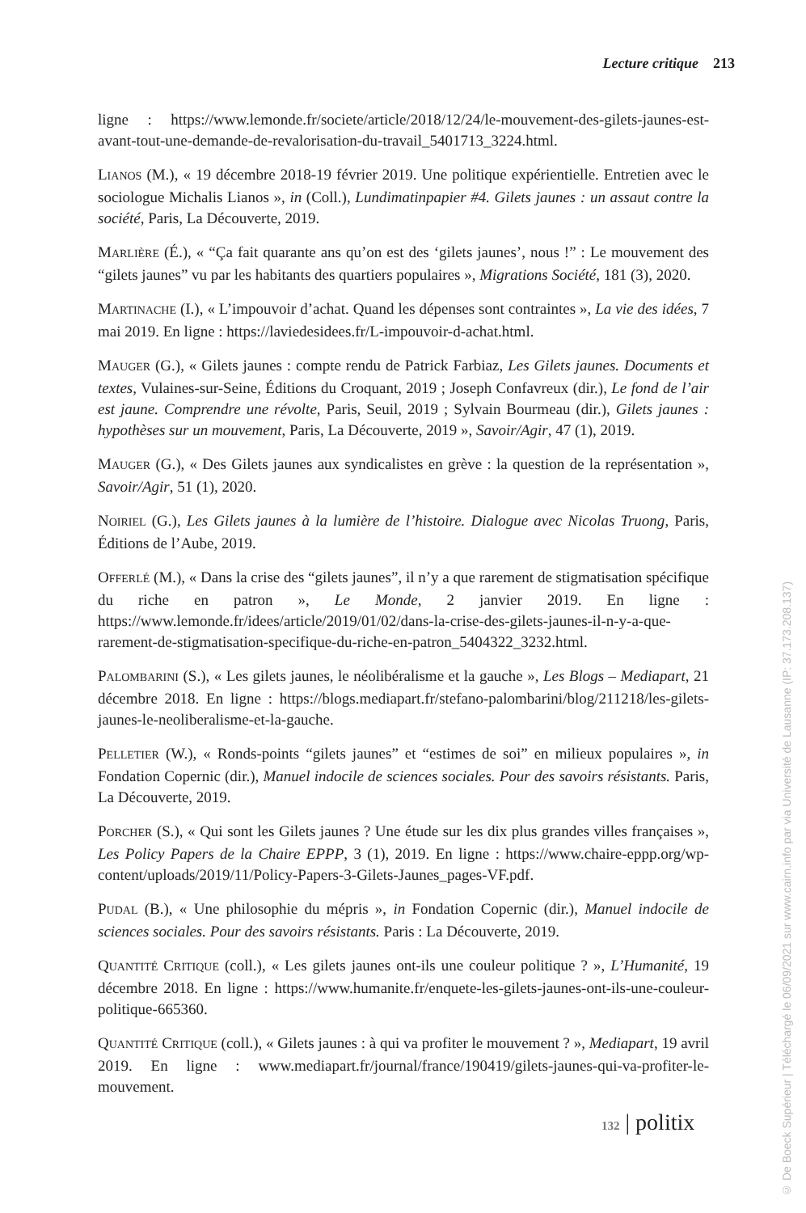Lecture critique 213
ligne : https://www.lemonde.fr/societe/article/2018/12/24/le-mouvement-des-gilets-jaunes-est-avant-tout-une-demande-de-revalorisation-du-travail_5401713_3224.html.
LIANOS (M.), « 19 décembre 2018-19 février 2019. Une politique expérientielle. Entretien avec le sociologue Michalis Lianos », in (Coll.), Lundimatinpapier #4. Gilets jaunes : un assaut contre la société, Paris, La Découverte, 2019.
MARLIÈRE (É.), « “Ça fait quarante ans qu’on est des ‘gilets jaunes’, nous !” : Le mouvement des “gilets jaunes” vu par les habitants des quartiers populaires », Migrations Société, 181 (3), 2020.
MARTINACHE (I.), « L’impouvoir d’achat. Quand les dépenses sont contraintes », La vie des idées, 7 mai 2019. En ligne : https://laviedesidees.fr/L-impouvoir-d-achat.html.
MAUGER (G.), « Gilets jaunes : compte rendu de Patrick Farbiaz, Les Gilets jaunes. Documents et textes, Vulaines-sur-Seine, Éditions du Croquant, 2019 ; Joseph Confavreux (dir.), Le fond de l’air est jaune. Comprendre une révolte, Paris, Seuil, 2019 ; Sylvain Bourmeau (dir.), Gilets jaunes : hypothèses sur un mouvement, Paris, La Découverte, 2019 », Savoir/Agir, 47 (1), 2019.
MAUGER (G.), « Des Gilets jaunes aux syndicalistes en grève : la question de la représentation », Savoir/Agir, 51 (1), 2020.
NOIRIEL (G.), Les Gilets jaunes à la lumière de l’histoire. Dialogue avec Nicolas Truong, Paris, Éditions de l’Aube, 2019.
OFFERLÉ (M.), « Dans la crise des “gilets jaunes”, il n’y a que rarement de stigmatisation spécifique du riche en patron », Le Monde, 2 janvier 2019. En ligne : https://www.lemonde.fr/idees/article/2019/01/02/dans-la-crise-des-gilets-jaunes-il-n-y-a-que-rarement-de-stigmatisation-specifique-du-riche-en-patron_5404322_3232.html.
PALOMBARINI (S.), « Les gilets jaunes, le néolibéralisme et la gauche », Les Blogs – Mediapart, 21 décembre 2018. En ligne : https://blogs.mediapart.fr/stefano-palombarini/blog/211218/les-gilets-jaunes-le-neoliberalisme-et-la-gauche.
PELLETIER (W.), « Ronds-points “gilets jaunes” et “estimes de soi” en milieux populaires », in Fondation Copernic (dir.), Manuel indocile de sciences sociales. Pour des savoirs résistants. Paris, La Découverte, 2019.
PORCHER (S.), « Qui sont les Gilets jaunes ? Une étude sur les dix plus grandes villes françaises », Les Policy Papers de la Chaire EPPP, 3 (1), 2019. En ligne : https://www.chaire-eppp.org/wp-content/uploads/2019/11/Policy-Papers-3-Gilets-Jaunes_pages-VF.pdf.
PUDAL (B.), « Une philosophie du mépris », in Fondation Copernic (dir.), Manuel indocile de sciences sociales. Pour des savoirs résistants. Paris : La Découverte, 2019.
QUANTITÉ CRITIQUE (coll.), « Les gilets jaunes ont-ils une couleur politique ? », L’Humanité, 19 décembre 2018. En ligne : https://www.humanite.fr/enquete-les-gilets-jaunes-ont-ils-une-couleur-politique-665360.
QUANTITÉ CRITIQUE (coll.), « Gilets jaunes : à qui va profiter le mouvement ? », Mediapart, 19 avril 2019. En ligne : www.mediapart.fr/journal/france/190419/gilets-jaunes-qui-va-profiter-le-mouvement.
132 | politix
© De Boeck Supérieur | Téléchargé le 06/09/2021 sur www.cairn.info par via Université de Lausanne (IP: 37.173.208.137)